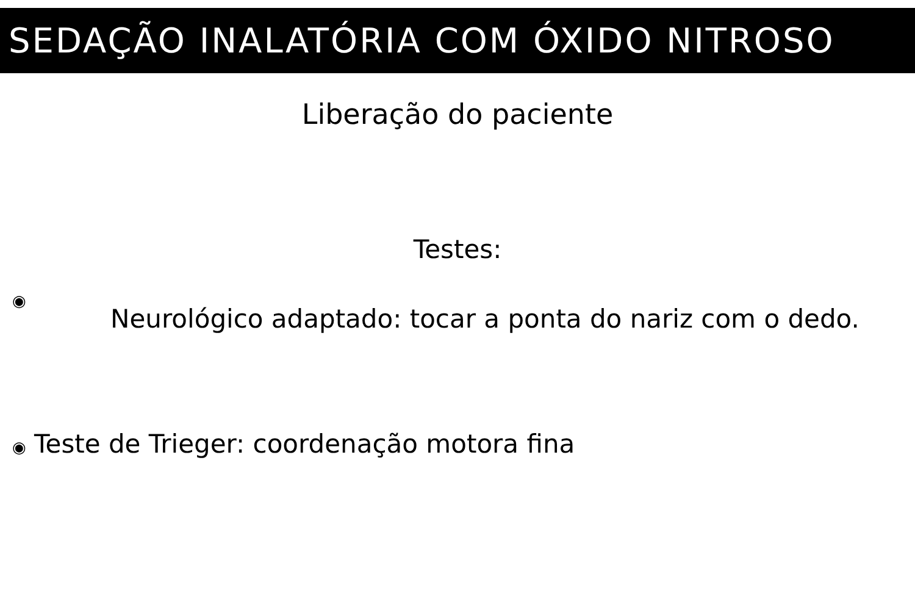SEDAÇÃO INALATÓRIA COM ÓXIDO NITROSO
Liberação do paciente
Testes:
◉
Neurológico adaptado: tocar a ponta do nariz com o dedo.
◉ Teste de Trieger: coordenação motora fina